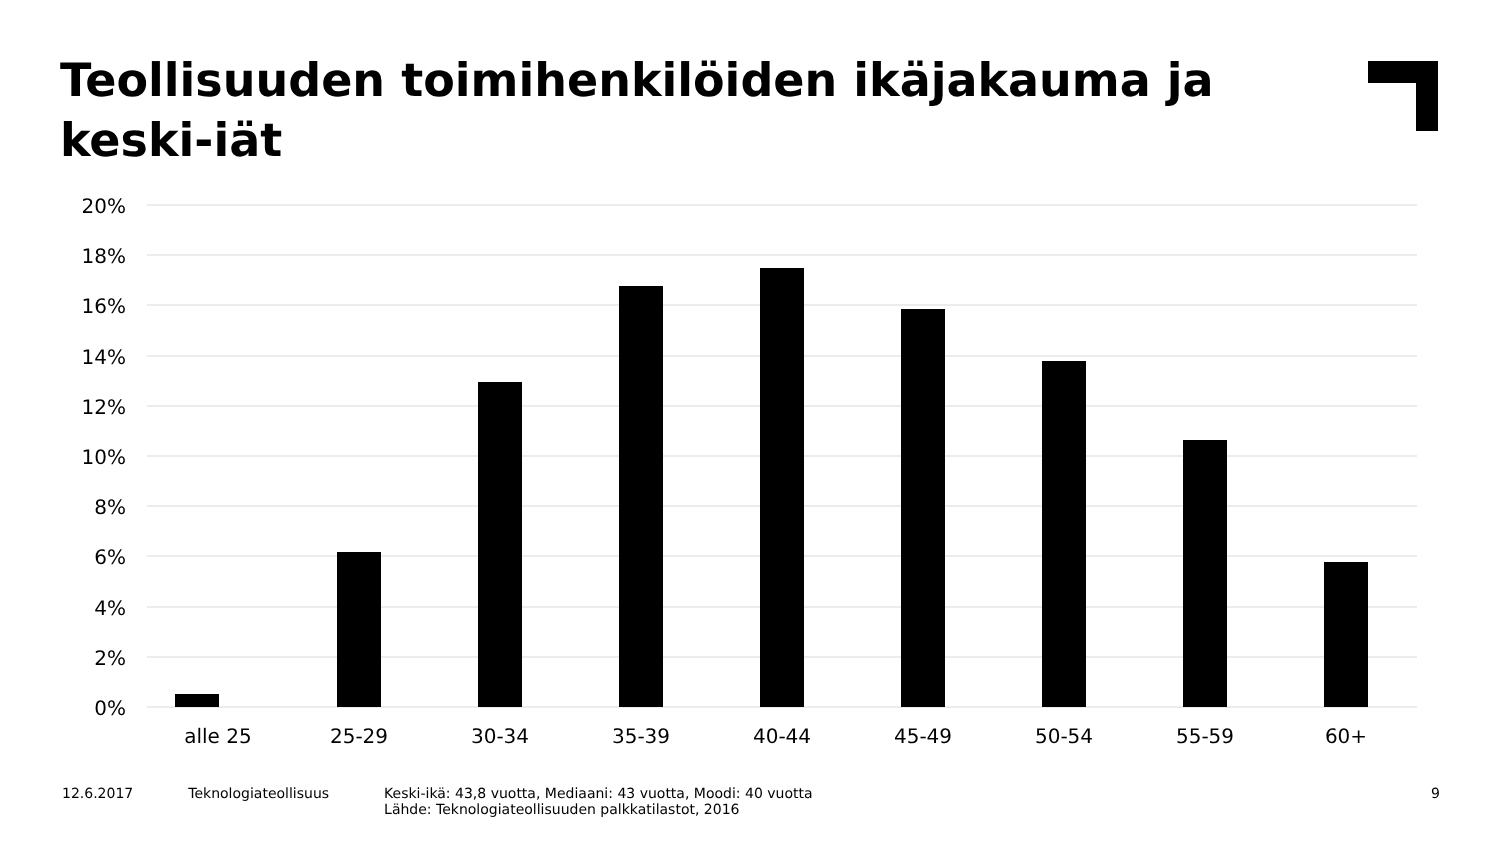Teollisuuden toimihenkilöiden ikäjakauma ja keski-iät
20%
18%
16%
14%
12%
10%
8%
6%
4%
2%
0%
alle 25
25-29
30-34
35-39
40-44
45-49
50-54
55-59
60+
12.6.2017 Teknologiateollisuus Keski-ikä: 43,8 vuotta, Mediaani: 43 vuotta, Moodi: 40 vuotta
Lähde: Teknologiateollisuuden palkkatilastot, 2016
9